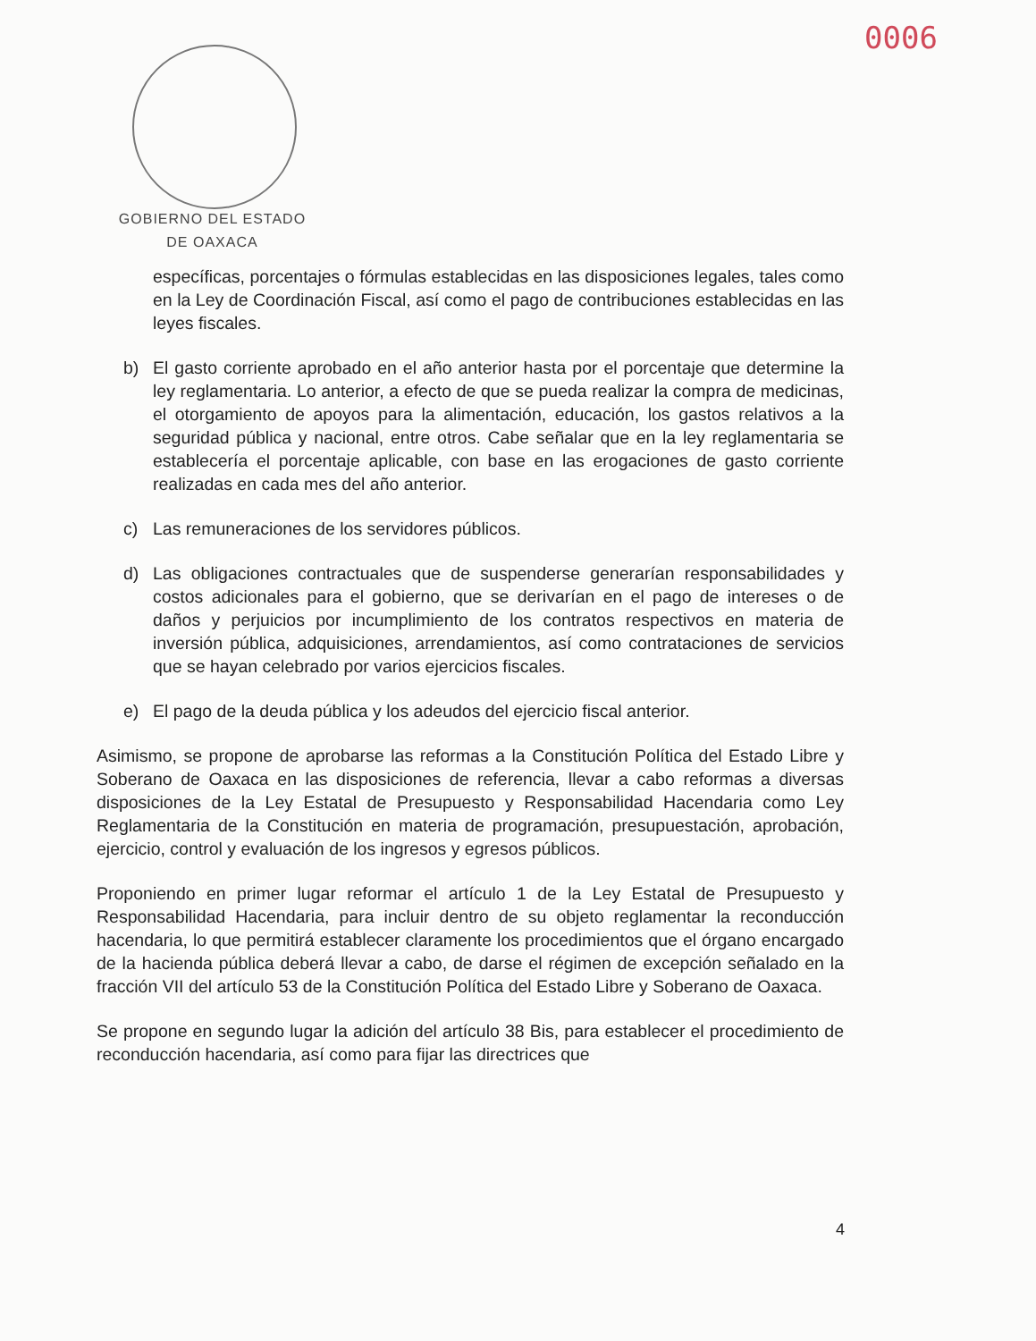0006
GOBIERNO DEL ESTADO
DE OAXACA
específicas, porcentajes o fórmulas establecidas en las disposiciones legales, tales como en la Ley de Coordinación Fiscal, así como el pago de contribuciones establecidas en las leyes fiscales.
b) El gasto corriente aprobado en el año anterior hasta por el porcentaje que determine la ley reglamentaria. Lo anterior, a efecto de que se pueda realizar la compra de medicinas, el otorgamiento de apoyos para la alimentación, educación, los gastos relativos a la seguridad pública y nacional, entre otros. Cabe señalar que en la ley reglamentaria se establecería el porcentaje aplicable, con base en las erogaciones de gasto corriente realizadas en cada mes del año anterior.
c) Las remuneraciones de los servidores públicos.
d) Las obligaciones contractuales que de suspenderse generarían responsabilidades y costos adicionales para el gobierno, que se derivarían en el pago de intereses o de daños y perjuicios por incumplimiento de los contratos respectivos en materia de inversión pública, adquisiciones, arrendamientos, así como contrataciones de servicios que se hayan celebrado por varios ejercicios fiscales.
e) El pago de la deuda pública y los adeudos del ejercicio fiscal anterior.
Asimismo, se propone de aprobarse las reformas a la Constitución Política del Estado Libre y Soberano de Oaxaca en las disposiciones de referencia, llevar a cabo reformas a diversas disposiciones de la Ley Estatal de Presupuesto y Responsabilidad Hacendaria como Ley Reglamentaria de la Constitución en materia de programación, presupuestación, aprobación, ejercicio, control y evaluación de los ingresos y egresos públicos.
Proponiendo en primer lugar reformar el artículo 1 de la Ley Estatal de Presupuesto y Responsabilidad Hacendaria, para incluir dentro de su objeto reglamentar la reconducción hacendaria, lo que permitirá establecer claramente los procedimientos que el órgano encargado de la hacienda pública deberá llevar a cabo, de darse el régimen de excepción señalado en la fracción VII del artículo 53 de la Constitución Política del Estado Libre y Soberano de Oaxaca.
Se propone en segundo lugar la adición del artículo 38 Bis, para establecer el procedimiento de reconducción hacendaria, así como para fijar las directrices que
4